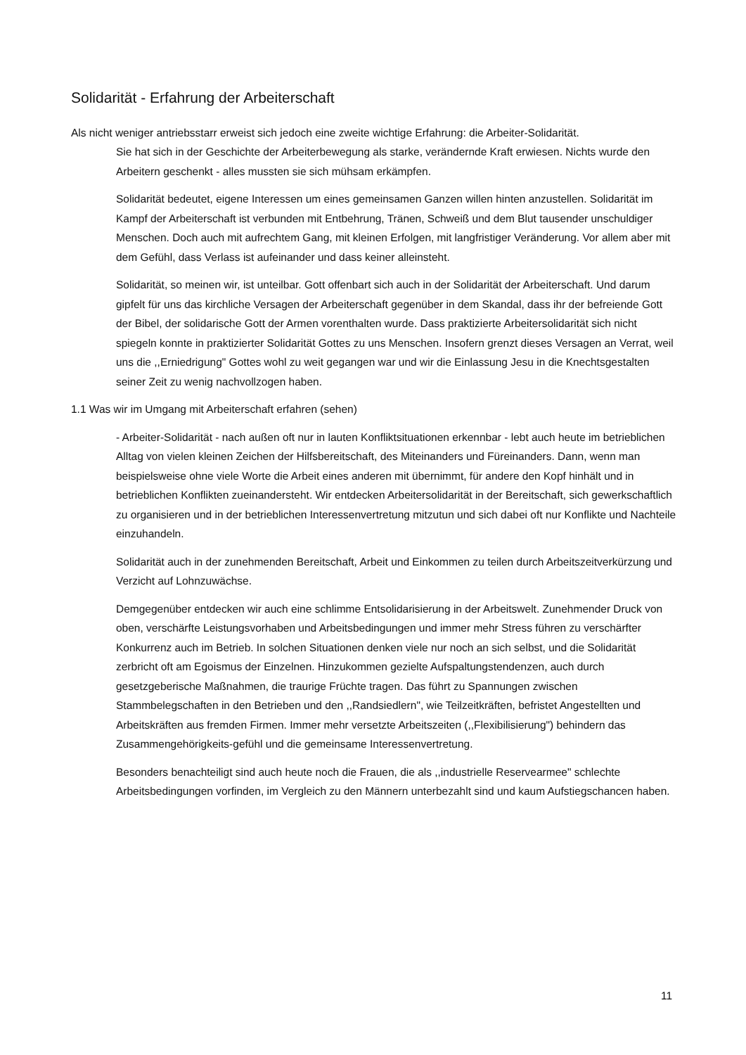Solidarität - Erfahrung der Arbeiterschaft
Als nicht weniger antriebsstarr erweist sich jedoch eine zweite wichtige Erfahrung: die Arbeiter-Solidarität.
Sie hat sich in der Geschichte der Arbeiterbewegung als starke, verändernde Kraft erwiesen. Nichts wurde den Arbeitern geschenkt - alles mussten sie sich mühsam erkämpfen.
Solidarität bedeutet, eigene Interessen um eines gemeinsamen Ganzen willen hinten anzustellen. Solidarität im Kampf der Arbeiterschaft ist verbunden mit Entbehrung, Tränen, Schweiß und dem Blut tausender unschuldiger Menschen. Doch auch mit aufrechtem Gang, mit kleinen Erfolgen, mit langfristiger Veränderung. Vor allem aber mit dem Gefühl, dass Verlass ist aufeinander und dass keiner alleinsteht.
Solidarität, so meinen wir, ist unteilbar. Gott offenbart sich auch in der Solidarität der Arbeiterschaft. Und darum gipfelt für uns das kirchliche Versagen der Arbeiterschaft gegenüber in dem Skandal, dass ihr der befreiende Gott der Bibel, der solidarische Gott der Armen vorenthalten wurde. Dass praktizierte Arbeitersolidarität sich nicht spiegeln konnte in praktizierter Solidarität Gottes zu uns Menschen. Insofern grenzt dieses Versagen an Verrat, weil uns die ,,Erniedrigung" Gottes wohl zu weit gegangen war und wir die Einlassung Jesu in die Knechtsgestalten seiner Zeit zu wenig nachvollzogen haben.
1.1 Was wir im Umgang mit Arbeiterschaft erfahren (sehen)
- Arbeiter-Solidarität - nach außen oft nur in lauten Konfliktsituationen erkennbar - lebt auch heute im betrieblichen Alltag von vielen kleinen Zeichen der Hilfsbereitschaft, des Miteinanders und Füreinanders. Dann, wenn man beispielsweise ohne viele Worte die Arbeit eines anderen mit übernimmt, für andere den Kopf hinhält und in betrieblichen Konflikten zueinandersteht. Wir entdecken Arbeitersolidarität in der Bereitschaft, sich gewerkschaftlich zu organisieren und in der betrieblichen Interessenvertretung mitzutun und sich dabei oft nur Konflikte und Nachteile einzuhandeln.
Solidarität auch in der zunehmenden Bereitschaft, Arbeit und Einkommen zu teilen durch Arbeitszeitverkürzung und Verzicht auf Lohnzuwächse.
Demgegenüber entdecken wir auch eine schlimme Entsolidarisierung in der Arbeitswelt. Zunehmender Druck von oben, verschärfte Leistungsvorhaben und Arbeitsbedingungen und immer mehr Stress führen zu verschärfter Konkurrenz auch im Betrieb. In solchen Situationen denken viele nur noch an sich selbst, und die Solidarität zerbricht oft am Egoismus der Einzelnen. Hinzukommen gezielte Aufspaltungstendenzen, auch durch gesetzgeberische Maßnahmen, die traurige Früchte tragen. Das führt zu Spannungen zwischen Stammbelegschaften in den Betrieben und den ,,Randsiedlern", wie Teilzeitkräften, befristet Angestellten und Arbeitskräften aus fremden Firmen. Immer mehr versetzte Arbeitszeiten (,,Flexibilisierung") behindern das Zusammengehörigkeits-gefühl und die gemeinsame Interessenvertretung.
Besonders benachteiligt sind auch heute noch die Frauen, die als ,,industrielle Reservearmee" schlechte Arbeitsbedingungen vorfinden, im Vergleich zu den Männern unterbezahlt sind und kaum Aufstiegschancen haben.
11